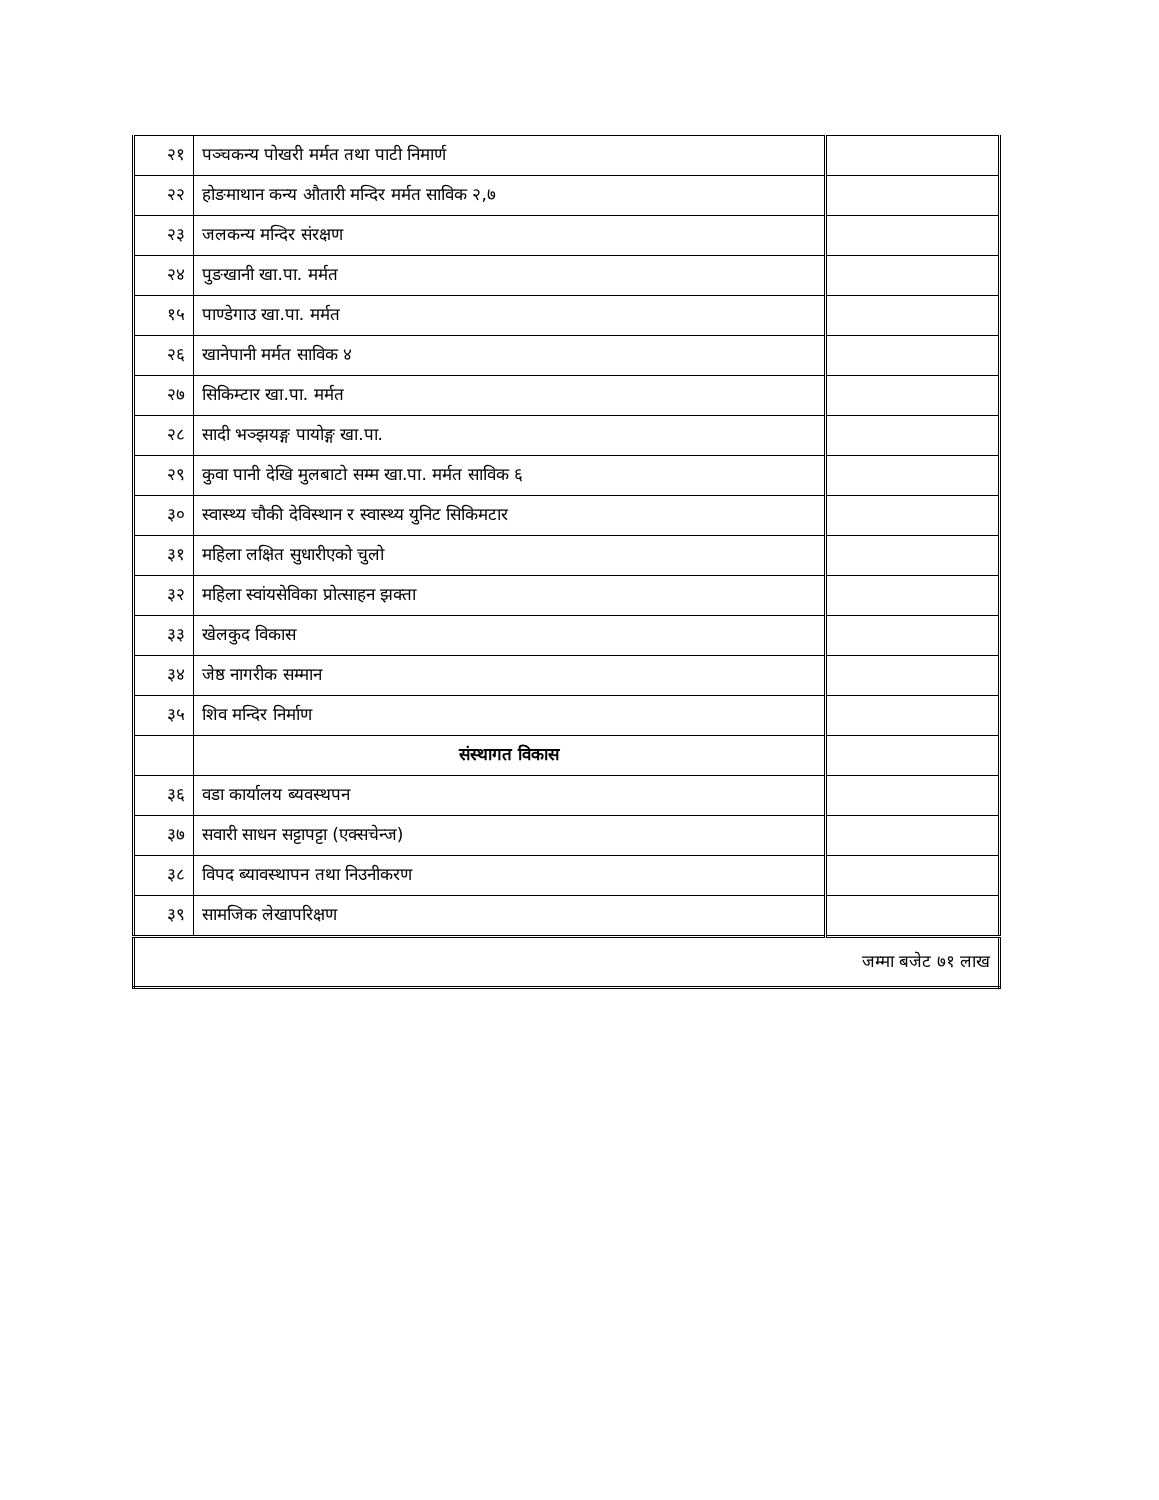| २१ | पञ्चकन्य पोखरी मर्मत तथा पाटी निमार्ण | |
| २२ | होङमाथान कन्य औतारी मन्दिर मर्मत साविक २,७ | |
| २३ | जलकन्य मन्दिर संरक्षण | |
| २४ | पुङखानी खा.पा. मर्मत | |
| १५ | पाण्डेगाउ खा.पा. मर्मत | |
| २६ | खानेपानी मर्मत साविक ४ | |
| २७ | सिकिम्टार खा.पा. मर्मत | |
| २८ | सादी भञ्झयङ्ग पायोङ्ग खा.पा. | |
| २९ | कुवा पानी देखि मुलबाटो सम्म खा.पा. मर्मत साविक ६ | |
| ३० | स्वास्थ्य चौकी देविस्थान र स्वास्थ्य युनिट सिकिमटार | |
| ३१ | महिला लक्षित सुधारीएको चुलो | |
| ३२ | महिला स्वांयसेविका प्रोत्साहन झक्ता | |
| ३३ | खेलकुद विकास | |
| ३४ | जेष्ठ नागरीक सम्मान | |
| ३५ | शिव मन्दिर निर्माण | |
| | संस्थागत विकास | |
| ३६ | वडा कार्यालय ब्यवस्थपन | |
| ३७ | सवारी साधन सट्टापट्टा (एक्सचेन्ज) | |
| ३८ | विपद ब्यावस्थापन तथा निउनीकरण | |
| ३९ | सामजिक लेखापरिक्षण | |
| जम्मा बजेट ७१ लाख | | |